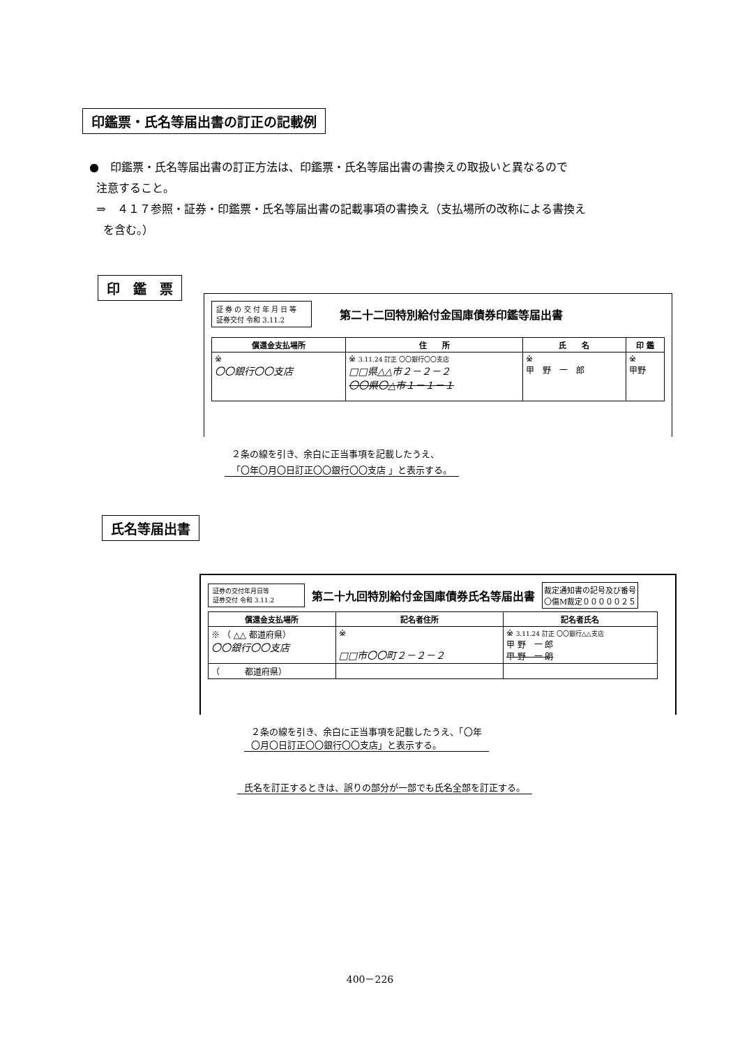印鑑票・氏名等届出書の訂正の記載例
●　印鑑票・氏名等届出書の訂正方法は、印鑑票・氏名等届出書の書換えの取扱いと異なるので
注意すること。
⇒　４１７参照・証券・印鑑票・氏名等届出書の記載事項の書換え（支払場所の改称による書換え
を含む。）
印　鑑　票
証 券 の 交 付 年 月 日 等
証券交付 令和 3.11.2
第二十二回特別給付金国庫債券印鑑等届出書
| 償還金支払場所 | 住 所 | 氏 名 | 印 鑑 |
| --- | --- | --- | --- |
| ※ 〇〇銀行〇〇支店 | ※ 3.11.24 訂正 〇〇銀行〇〇支店 □□県△△市２－２－２ 〇〇県〇△市１－１－１ | ※ 甲 野 一 郎 | ※ 甲野 |
２条の線を引き、余白に正当事項を記載したうえ、
「〇年〇月〇日訂正〇〇銀行〇〇支店 」と表示する。
氏名等届出書
証券の交付年月日等
証券交付 令和 3.11.2
第二十九回特別給付金国庫債券氏名等届出書
裁定通知書の記号及び番号
〇傷M裁定０００００２５
| 償還金支払場所 | 記名者住所 | 記名者氏名 |
| --- | --- | --- |
| ※ （ △△ 都道府県） 〇〇銀行〇〇支店 | ※ □□市〇〇町２－２－２ | ※ 3.11.24 訂正 〇〇銀行△△支店 甲 野 一 郎 甲 野 一 朗 |
| （ 都道府県） | | |
２条の線を引き、余白に正当事項を記載したうえ、「〇年
〇月〇日訂正〇〇銀行〇〇支店」と表示する。
氏名を訂正するときは、誤りの部分が一部でも氏名全部を訂正する。
400－226